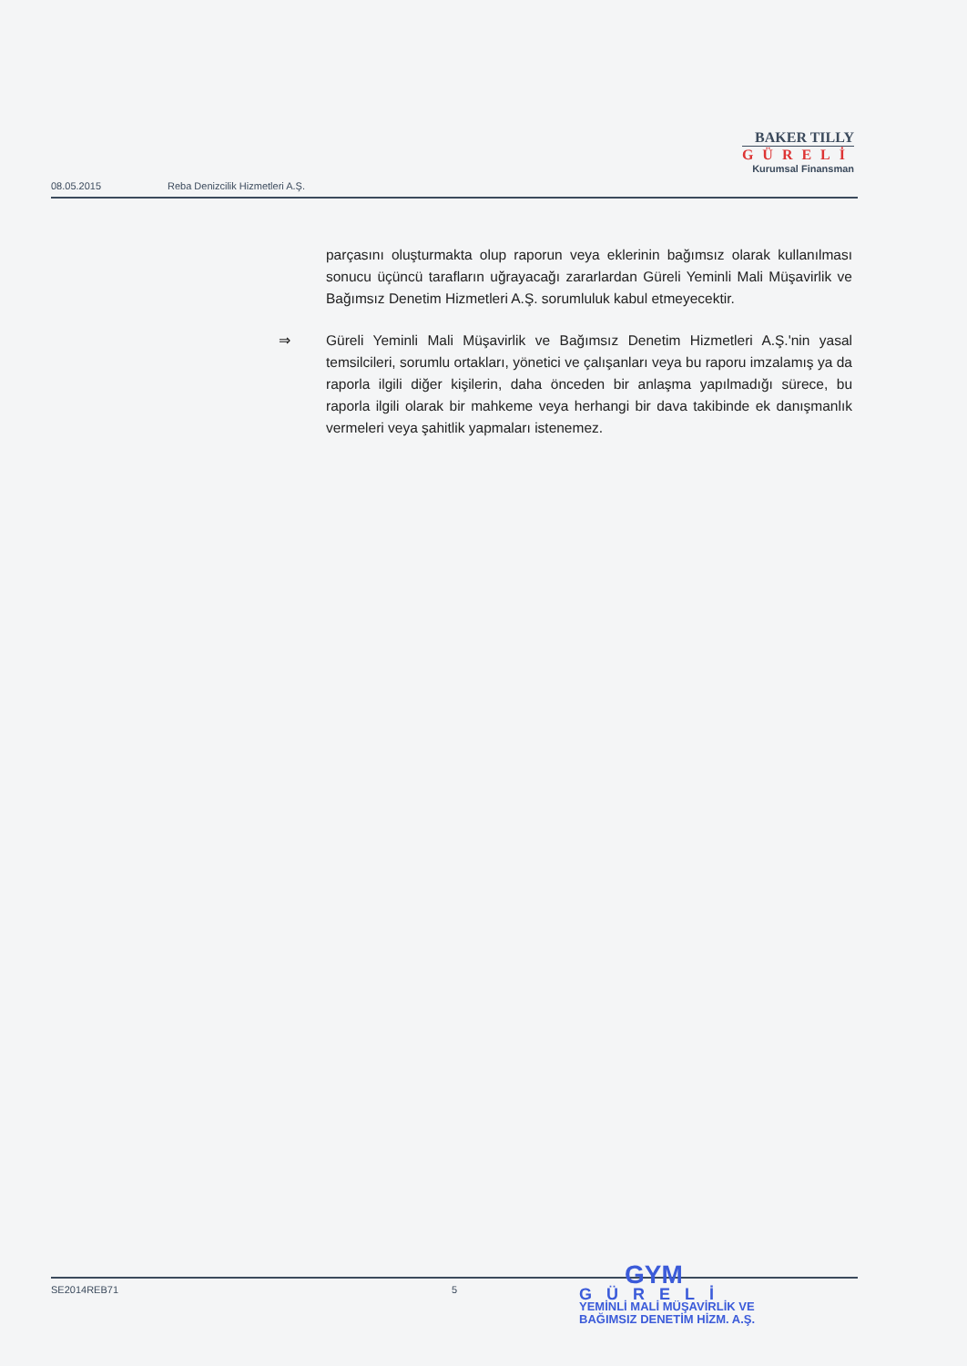BAKER TILLY
GÜRELİ
Kurumsal Finansman
08.05.2015 Reba Denizcilik Hizmetleri A.Ş.
parçasını oluşturmakta olup raporun veya eklerinin bağımsız olarak kullanılması sonucu üçüncü tarafların uğrayacağı zararlardan Güreli Yeminli Mali Müşavirlik ve Bağımsız Denetim Hizmetleri A.Ş. sorumluluk kabul etmeyecektir.
⇒ Güreli Yeminli Mali Müşavirlik ve Bağımsız Denetim Hizmetleri A.Ş.'nin yasal temsilcileri, sorumlu ortakları, yönetici ve çalışanları veya bu raporu imzalamış ya da raporla ilgili diğer kişilerin, daha önceden bir anlaşma yapılmadığı sürece, bu raporla ilgili olarak bir mahkeme veya herhangi bir dava takibinde ek danışmanlık vermeleri veya şahitlik yapmaları istenemez.
SE2014REB71 5
GYM
GÜRELİ
YEMİNLİ MALİ MÜŞAVİRLİK VE
BAĞIMSIZ DENETİM HİZM. A.Ş.